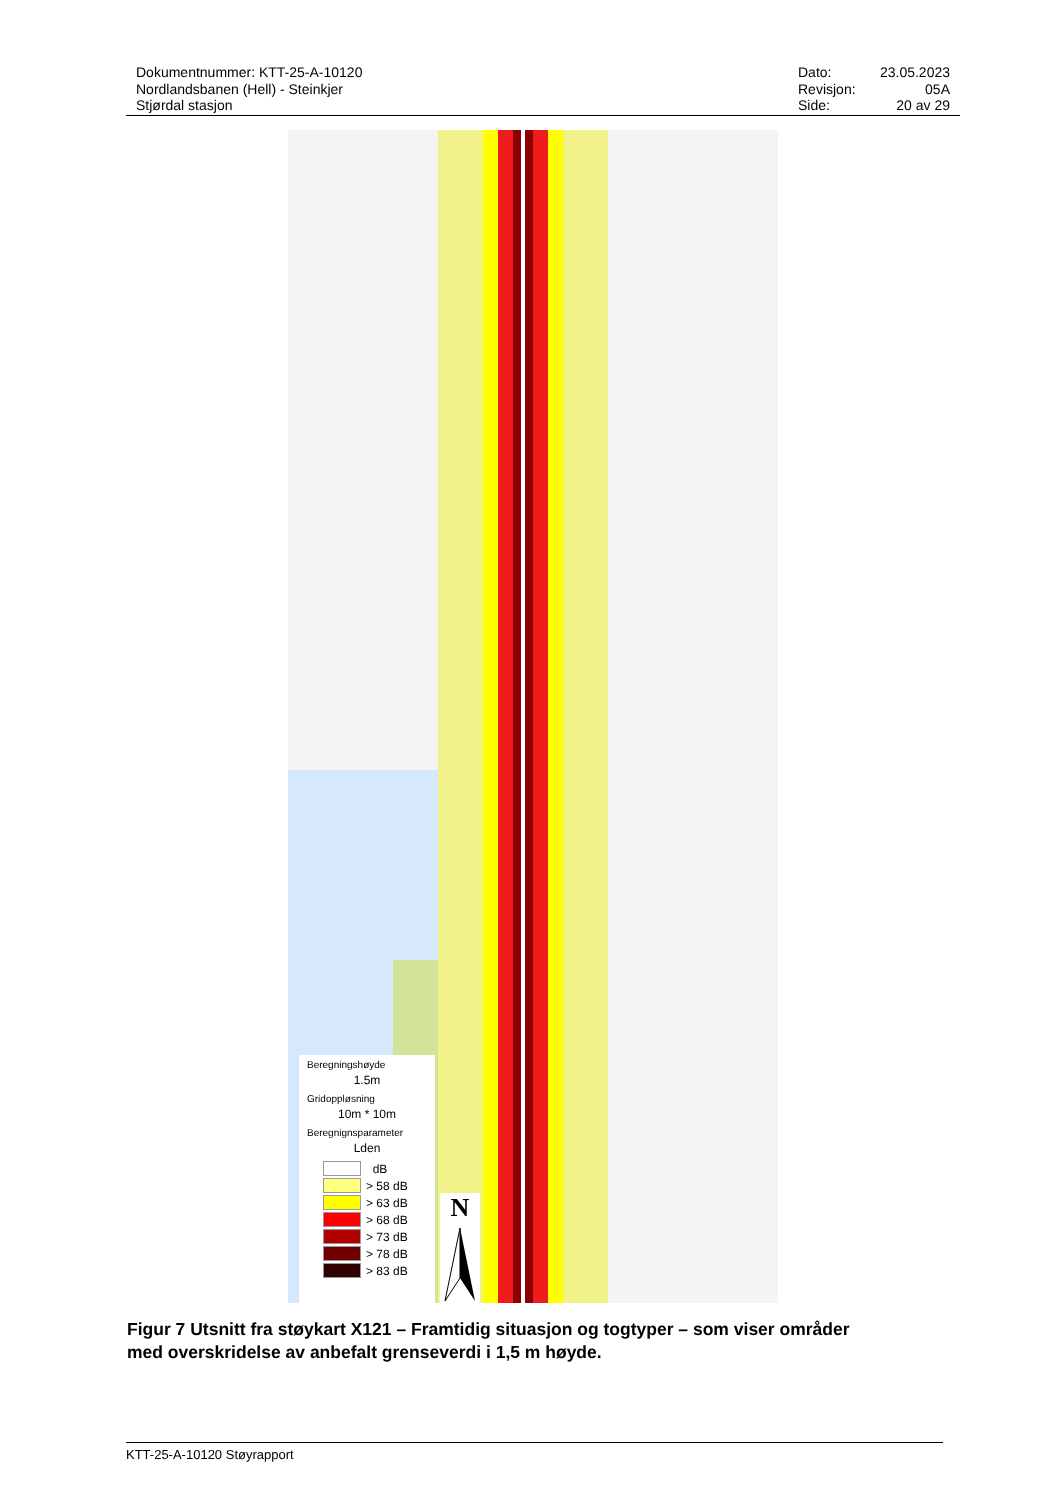Dokumentnummer: KTT-25-A-10120
Nordlandsbanen (Hell) - Steinkjer
Stjørdal stasjon
| Dato: | 23.05.2023 |
| Revisjon: | 05A |
| Side: | 20 av 29 |
Beregningshøyde
1.5m
Gridoppløsning
10m * 10m
Beregnignsparameter
Lden
dB
> 58 dB
> 63 dB
> 68 dB
> 73 dB
> 78 dB
> 83 dB
N
Figur 7 Utsnitt fra støykart X121 – Framtidig situasjon og togtyper – som viser områder med overskridelse av anbefalt grenseverdi i 1,5 m høyde.
KTT-25-A-10120 Støyrapport